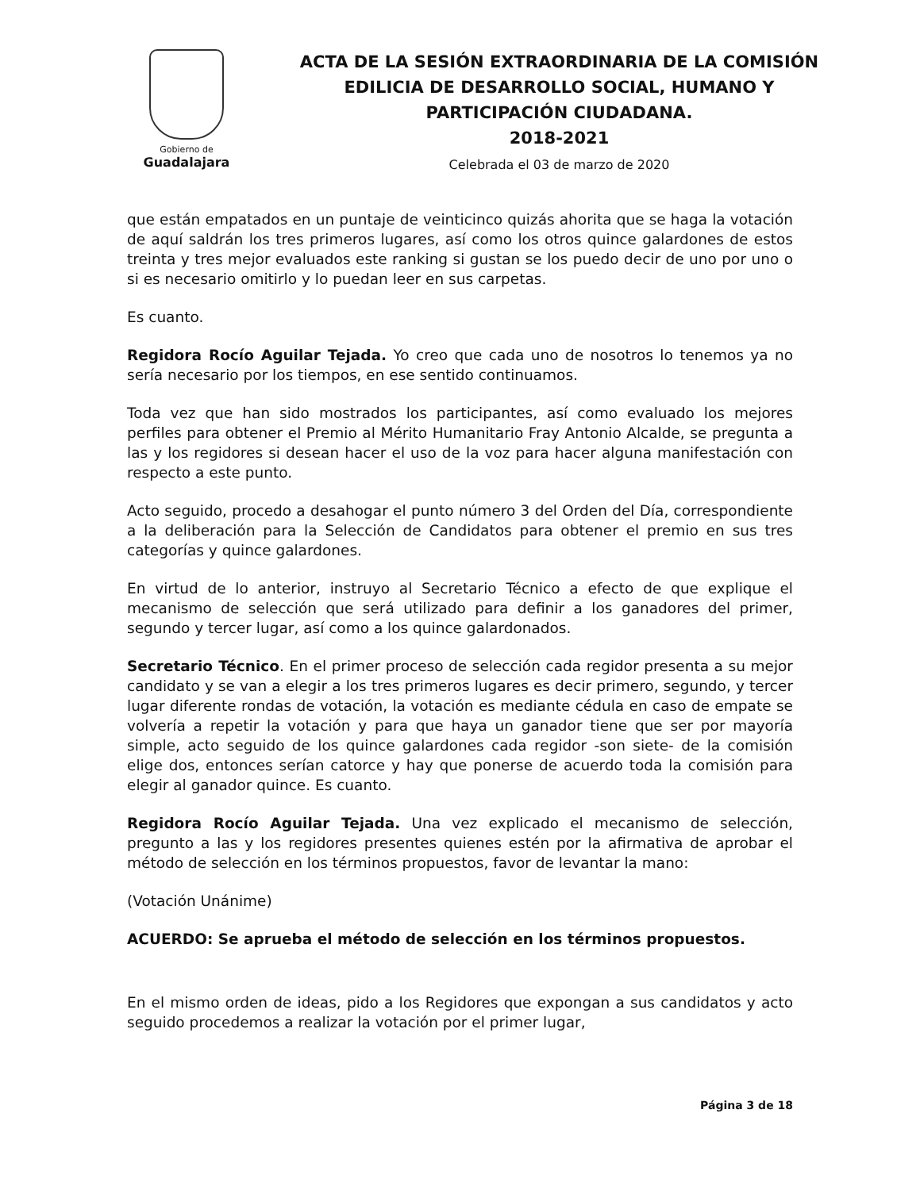Gobierno de
Guadalajara
ACTA DE LA SESIÓN EXTRAORDINARIA DE LA COMISIÓN
EDILICIA DE DESARROLLO SOCIAL, HUMANO Y
PARTICIPACIÓN CIUDADANA.
2018-2021
Celebrada el 03 de marzo de 2020
que están empatados en un puntaje de veinticinco quizás ahorita que se haga la votación de aquí saldrán los tres primeros lugares, así como los otros quince galardones de estos treinta y tres mejor evaluados este ranking si gustan se los puedo decir de uno por uno o si es necesario omitirlo y lo puedan leer en sus carpetas.
Es cuanto.
Regidora Rocío Aguilar Tejada. Yo creo que cada uno de nosotros lo tenemos ya no sería necesario por los tiempos, en ese sentido continuamos.
Toda vez que han sido mostrados los participantes, así como evaluado los mejores perfiles para obtener el Premio al Mérito Humanitario Fray Antonio Alcalde, se pregunta a las y los regidores si desean hacer el uso de la voz para hacer alguna manifestación con respecto a este punto.
Acto seguido, procedo a desahogar el punto número 3 del Orden del Día, correspondiente a la deliberación para la Selección de Candidatos para obtener el premio en sus tres categorías y quince galardones.
En virtud de lo anterior, instruyo al Secretario Técnico a efecto de que explique el mecanismo de selección que será utilizado para definir a los ganadores del primer, segundo y tercer lugar, así como a los quince galardonados.
Secretario Técnico. En el primer proceso de selección cada regidor presenta a su mejor candidato y se van a elegir a los tres primeros lugares es decir primero, segundo, y tercer lugar diferente rondas de votación, la votación es mediante cédula en caso de empate se volvería a repetir la votación y para que haya un ganador tiene que ser por mayoría simple, acto seguido de los quince galardones cada regidor -son siete- de la comisión elige dos, entonces serían catorce y hay que ponerse de acuerdo toda la comisión para elegir al ganador quince. Es cuanto.
Regidora Rocío Aguilar Tejada. Una vez explicado el mecanismo de selección, pregunto a las y los regidores presentes quienes estén por la afirmativa de aprobar el método de selección en los términos propuestos, favor de levantar la mano:
(Votación Unánime)
ACUERDO: Se aprueba el método de selección en los términos propuestos.
En el mismo orden de ideas, pido a los Regidores que expongan a sus candidatos y acto seguido procedemos a realizar la votación por el primer lugar,
Página 3 de 18